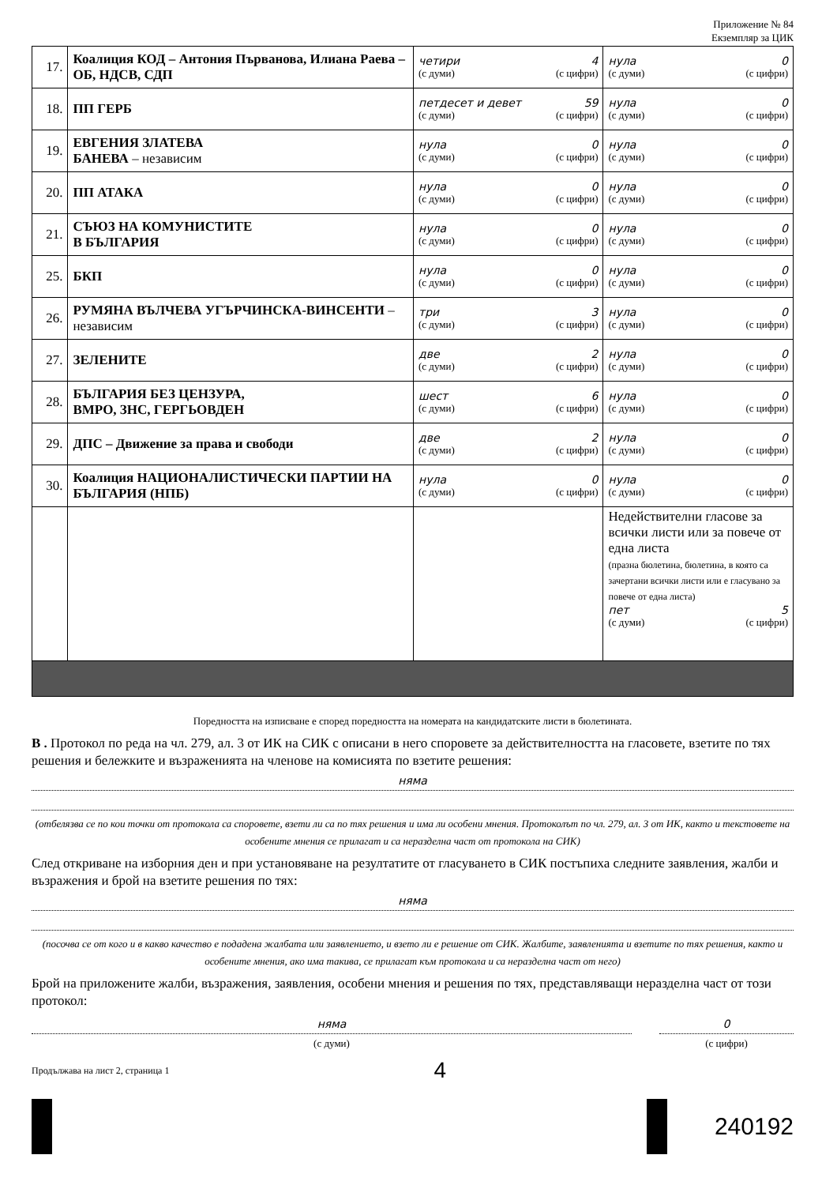Приложение № 84
Екземпляр за ЦИК
| 17. | Коалиция КОД – Антония Първанова, Илиана Раева – ОБ, НДСВ, СДП | четири 4 (с думи) (с цифри) | нула 0 (с думи) (с цифри) |
| 18. | ПП ГЕРБ | петдесет и девет 59 (с думи) (с цифри) | нула 0 (с думи) (с цифри) |
| 19. | ЕВГЕНИЯ ЗЛАТЕВА БАНЕВА – независим | нула 0 (с думи) (с цифри) | нула 0 (с думи) (с цифри) |
| 20. | ПП АТАКА | нула 0 (с думи) (с цифри) | нула 0 (с думи) (с цифри) |
| 21. | СЪЮЗ НА КОМУНИСТИТЕ В БЪЛГАРИЯ | нула 0 (с думи) (с цифри) | нула 0 (с думи) (с цифри) |
| 25. | БКП | нула 0 (с думи) (с цифри) | нула 0 (с думи) (с цифри) |
| 26. | РУМЯНА ВЪЛЧЕВА УГЪРЧИНСКА-ВИНСЕНТИ – независим | три 3 (с думи) (с цифри) | нула 0 (с думи) (с цифри) |
| 27. | ЗЕЛЕНИТЕ | две 2 (с думи) (с цифри) | нула 0 (с думи) (с цифри) |
| 28. | БЪЛГАРИЯ БЕЗ ЦЕНЗУРА, ВМРО, ЗНС, ГЕРГЬОВДЕН | шест 6 (с думи) (с цифри) | нула 0 (с думи) (с цифри) |
| 29. | ДПС – Движение за права и свободи | две 2 (с думи) (с цифри) | нула 0 (с думи) (с цифри) |
| 30. | Коалиция НАЦИОНАЛИСТИЧЕСКИ ПАРТИИ НА БЪЛГАРИЯ (НПБ) | нула 0 (с думи) (с цифри) | нула 0 (с думи) (с цифри) |
| | | | Недействителни гласове за всички листи или за повече от една листа (празна бюлетина, бюлетина, в която са зачертани всички листи или е гласувано за повече от една листа) пет 5 (с думи) (с цифри) |
Поредността на изписване е според поредността на номерата на кандидатските листи в бюлетината.
В . Протокол по реда на чл. 279, ал. 3 от ИК на СИК с описани в него споровете за действителността на гласовете, взетите по тях решения и бележките и възраженията на членове на комисията по взетите решения:
няма
(отбелязва се по кои точки от протокола са споровете, взети ли са по тях решения и има ли особени мнения. Протоколът по чл. 279, ал. 3 от ИК, както и текстовете на особените мнения се прилагат и са неразделна част от протокола на СИК)
След откриване на изборния ден и при установяване на резултатите от гласуването в СИК постъпиха следните заявления, жалби и възражения и брой на взетите решения по тях:
няма
(посочва се от кого и в какво качество е подадена жалбата или заявлението, и взето ли е решение от СИК. Жалбите, заявленията и взетите по тях решения, както и особените мнения, ако има такива, се прилагат към протокола и са неразделна част от него)
Брой на приложените жалби, възражения, заявления, особени мнения и решения по тях, представляващи неразделна част от този протокол:
няма
(с думи)
0
(с цифри)
Продължава на лист 2, страница 1 4
240192